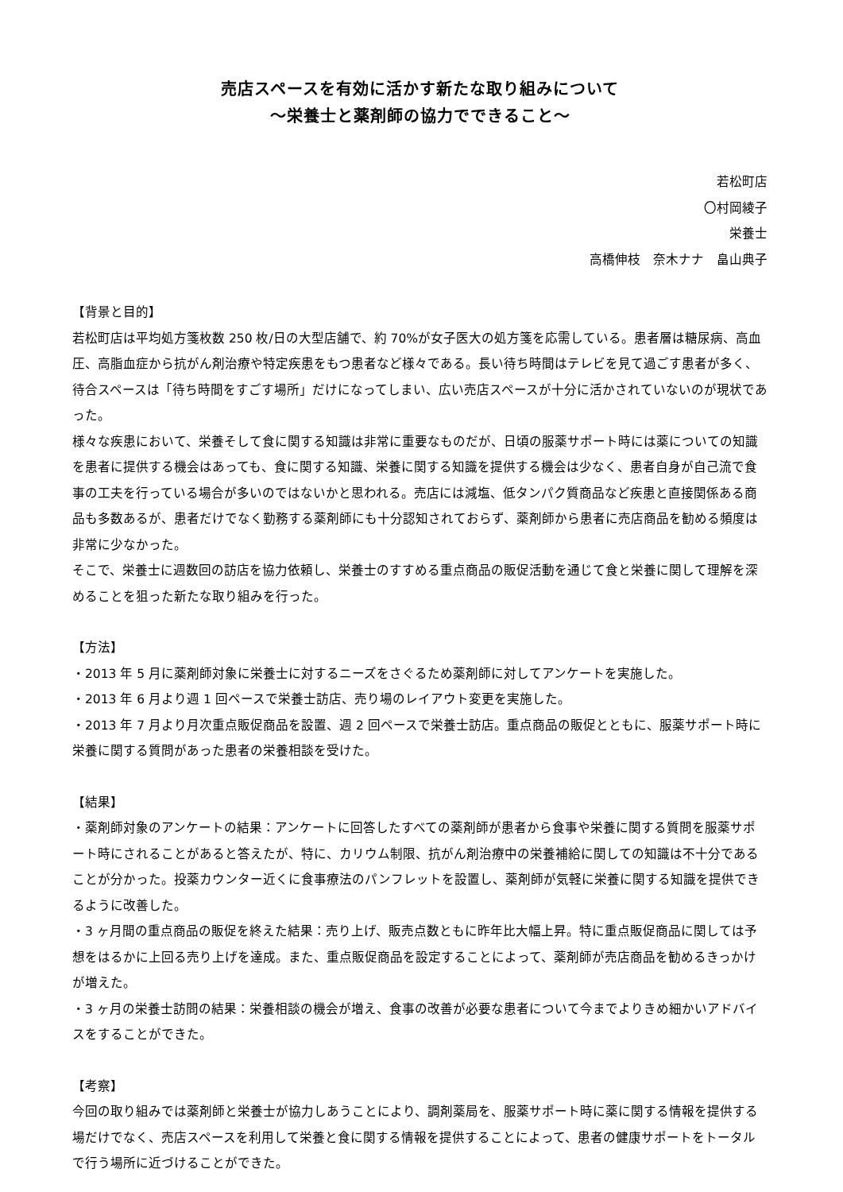売店スペースを有効に活かす新たな取り組みについて
～栄養士と薬剤師の協力でできること～
若松町店
〇村岡綾子
栄養士
高橋伸枝　奈木ナナ　畠山典子
【背景と目的】
若松町店は平均処方箋枚数 250 枚/日の大型店舗で、約 70%が女子医大の処方箋を応需している。患者層は糖尿病、高血圧、高脂血症から抗がん剤治療や特定疾患をもつ患者など様々である。長い待ち時間はテレビを見て過ごす患者が多く、待合スペースは「待ち時間をすごす場所」だけになってしまい、広い売店スペースが十分に活かされていないのが現状であった。
様々な疾患において、栄養そして食に関する知識は非常に重要なものだが、日頃の服薬サポート時には薬についての知識を患者に提供する機会はあっても、食に関する知識、栄養に関する知識を提供する機会は少なく、患者自身が自己流で食事の工夫を行っている場合が多いのではないかと思われる。売店には減塩、低タンパク質商品など疾患と直接関係ある商品も多数あるが、患者だけでなく勤務する薬剤師にも十分認知されておらず、薬剤師から患者に売店商品を勧める頻度は非常に少なかった。
そこで、栄養士に週数回の訪店を協力依頼し、栄養士のすすめる重点商品の販促活動を通じて食と栄養に関して理解を深めることを狙った新たな取り組みを行った。
【方法】
・2013 年 5 月に薬剤師対象に栄養士に対するニーズをさぐるため薬剤師に対してアンケートを実施した。
・2013 年 6 月より週 1 回ペースで栄養士訪店、売り場のレイアウト変更を実施した。
・2013 年 7 月より月次重点販促商品を設置、週 2 回ペースで栄養士訪店。重点商品の販促とともに、服薬サポート時に栄養に関する質問があった患者の栄養相談を受けた。
【結果】
・薬剤師対象のアンケートの結果：アンケートに回答したすべての薬剤師が患者から食事や栄養に関する質問を服薬サポート時にされることがあると答えたが、特に、カリウム制限、抗がん剤治療中の栄養補給に関しての知識は不十分であることが分かった。投薬カウンター近くに食事療法のパンフレットを設置し、薬剤師が気軽に栄養に関する知識を提供できるように改善した。
・3 ヶ月間の重点商品の販促を終えた結果：売り上げ、販売点数ともに昨年比大幅上昇。特に重点販促商品に関しては予想をはるかに上回る売り上げを達成。また、重点販促商品を設定することによって、薬剤師が売店商品を勧めるきっかけが増えた。
・3 ヶ月の栄養士訪問の結果：栄養相談の機会が増え、食事の改善が必要な患者について今までよりきめ細かいアドバイスをすることができた。
【考察】
今回の取り組みでは薬剤師と栄養士が協力しあうことにより、調剤薬局を、服薬サポート時に薬に関する情報を提供する場だけでなく、売店スペースを利用して栄養と食に関する情報を提供することによって、患者の健康サポートをトータルで行う場所に近づけることができた。